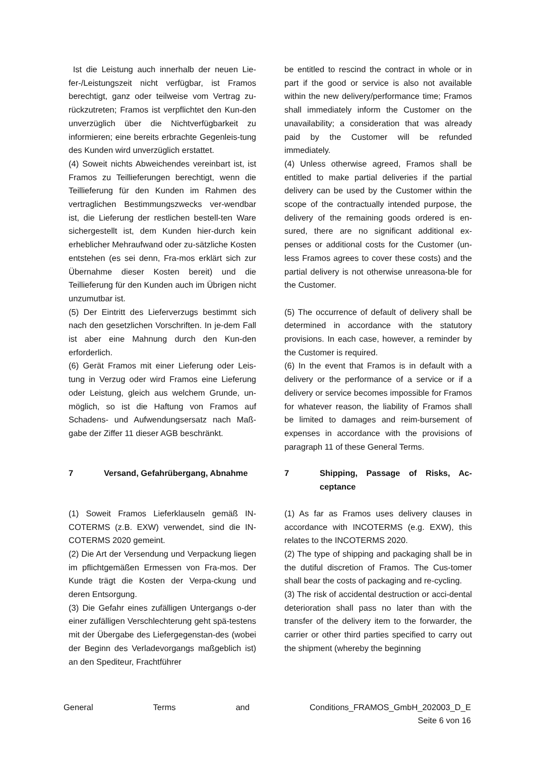| Ist die Leistung auch innerhalb der neuen Lie-fer-/Leistungszeit nicht verfügbar, ist Framos berechtigt, ganz oder teilweise vom Vertrag zu-rückzutreten; Framos ist verpflichtet den Kun-den unverzüglich über die Nichtverfügbarkeit zu informieren; eine bereits erbrachte Gegenleis-tung des Kunden wird unverzüglich erstattet. (4) Soweit nichts Abweichendes vereinbart ist, ist Framos zu Teillieferungen berechtigt, wenn die Teillieferung für den Kunden im Rahmen des vertraglichen Bestimmungszwecks ver-wendbar ist, die Lieferung der restlichen bestell-ten Ware sichergestellt ist, dem Kunden hier-durch kein erheblicher Mehraufwand oder zu-sätzliche Kosten entstehen (es sei denn, Fra-mos erklärt sich zur Übernahme dieser Kosten bereit) und die Teillieferung für den Kunden auch im Übrigen nicht unzumutbar ist. (5) Der Eintritt des Lieferverzugs bestimmt sich nach den gesetzlichen Vorschriften. In je-dem Fall ist aber eine Mahnung durch den Kun-den erforderlich. (6) Gerät Framos mit einer Lieferung oder Leis-tung in Verzug oder wird Framos eine Lieferung oder Leistung, gleich aus welchem Grunde, un-möglich, so ist die Haftung von Framos auf Schadens- und Aufwendungsersatz nach Maß-gabe der Ziffer 11 dieser AGB beschränkt. | be entitled to rescind the contract in whole or in part if the good or service is also not available within the new delivery/performance time; Framos shall immediately inform the Customer on the unavailability; a consideration that was already paid by the Customer will be refunded immediately. (4) Unless otherwise agreed, Framos shall be entitled to make partial deliveries if the partial delivery can be used by the Customer within the scope of the contractually intended purpose, the delivery of the remaining goods ordered is en-sured, there are no significant additional ex-penses or additional costs for the Customer (un-less Framos agrees to cover these costs) and the partial delivery is not otherwise unreasona-ble for the Customer. (5) The occurrence of default of delivery shall be determined in accordance with the statutory provisions. In each case, however, a reminder by the Customer is required. (6) In the event that Framos is in default with a delivery or the performance of a service or if a delivery or service becomes impossible for Framos for whatever reason, the liability of Framos shall be limited to damages and reim-bursement of expenses in accordance with the provisions of paragraph 11 of these General Terms. |
| 7 Versand, Gefahrübergang, Abnahme | 7 Shipping, Passage of Risks, Ac-ceptance |
| (1) Soweit Framos Lieferklauseln gemäß IN-COTERMS (z.B. EXW) verwendet, sind die IN-COTERMS 2020 gemeint. (2) Die Art der Versendung und Verpackung liegen im pflichtgemäßen Ermessen von Fra-mos. Der Kunde trägt die Kosten der Verpa-ckung und deren Entsorgung. (3) Die Gefahr eines zufälligen Untergangs o-der einer zufälligen Verschlechterung geht spä-testens mit der Übergabe des Liefergegenstan-des (wobei der Beginn des Verladevorgangs maßgeblich ist) an den Spediteur, Frachtführer | (1) As far as Framos uses delivery clauses in accordance with INCOTERMS (e.g. EXW), this relates to the INCOTERMS 2020. (2) The type of shipping and packaging shall be in the dutiful discretion of Framos. The Cus-tomer shall bear the costs of packaging and re-cycling. (3) The risk of accidental destruction or acci-dental deterioration shall pass no later than with the transfer of the delivery item to the forwarder, the carrier or other third parties specified to carry out the shipment (whereby the beginning |
General Terms and Conditions_FRAMOS_GmbH_202003_D_E
Seite 6 von 16